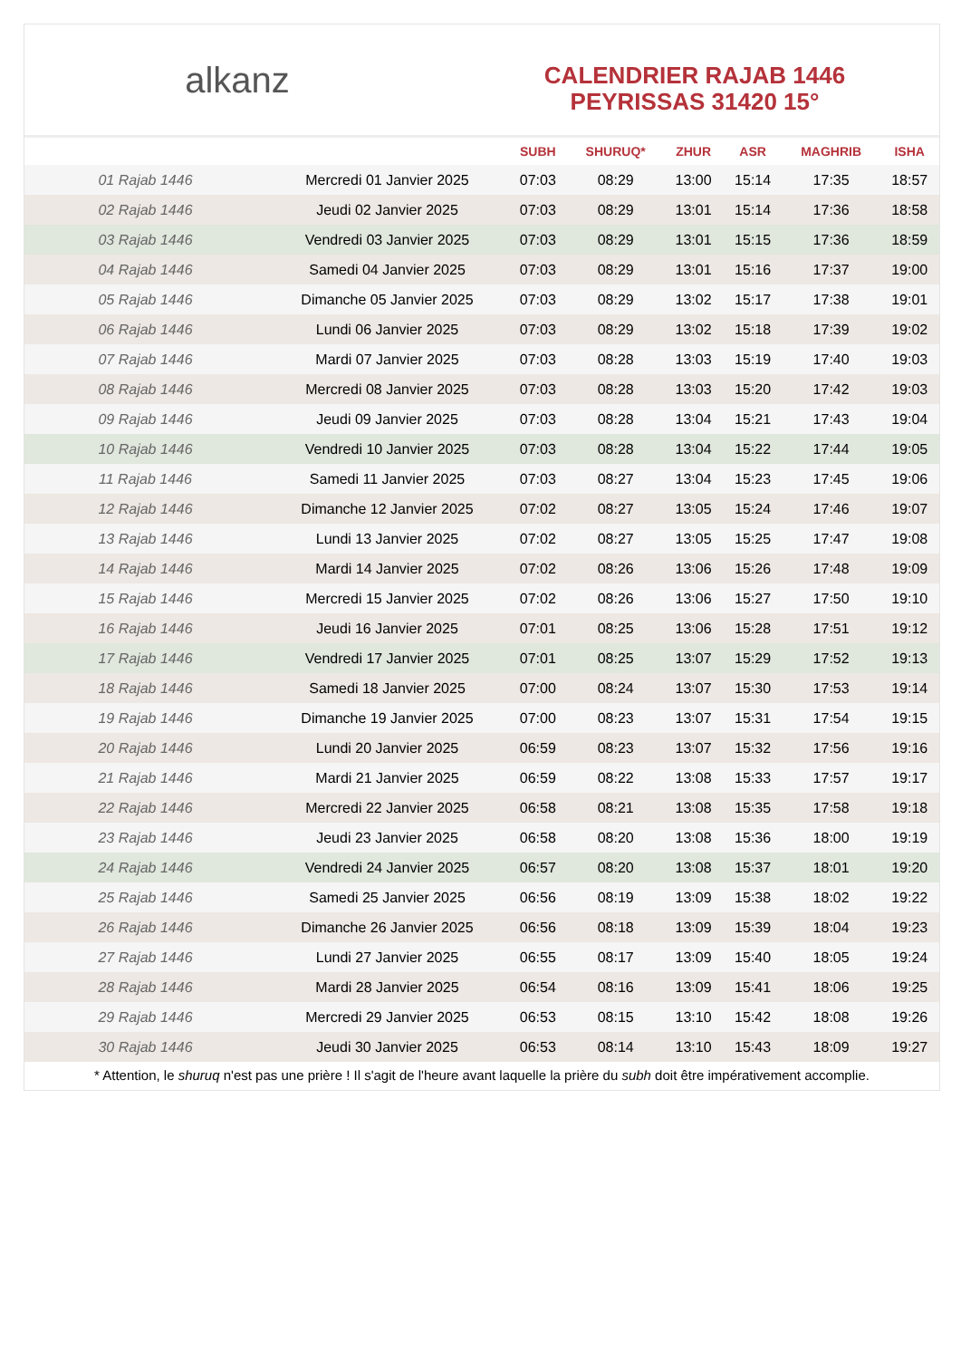alkanz
CALENDRIER RAJAB 1446
PEYRISSAS 31420 15°
| | | SUBH | SHURUQ* | ZHUR | ASR | MAGHRIB | ISHA |
| --- | --- | --- | --- | --- | --- | --- | --- |
| 01 Rajab 1446 | Mercredi 01 Janvier 2025 | 07:03 | 08:29 | 13:00 | 15:14 | 17:35 | 18:57 |
| 02 Rajab 1446 | Jeudi 02 Janvier 2025 | 07:03 | 08:29 | 13:01 | 15:14 | 17:36 | 18:58 |
| 03 Rajab 1446 | Vendredi 03 Janvier 2025 | 07:03 | 08:29 | 13:01 | 15:15 | 17:36 | 18:59 |
| 04 Rajab 1446 | Samedi 04 Janvier 2025 | 07:03 | 08:29 | 13:01 | 15:16 | 17:37 | 19:00 |
| 05 Rajab 1446 | Dimanche 05 Janvier 2025 | 07:03 | 08:29 | 13:02 | 15:17 | 17:38 | 19:01 |
| 06 Rajab 1446 | Lundi 06 Janvier 2025 | 07:03 | 08:29 | 13:02 | 15:18 | 17:39 | 19:02 |
| 07 Rajab 1446 | Mardi 07 Janvier 2025 | 07:03 | 08:28 | 13:03 | 15:19 | 17:40 | 19:03 |
| 08 Rajab 1446 | Mercredi 08 Janvier 2025 | 07:03 | 08:28 | 13:03 | 15:20 | 17:42 | 19:03 |
| 09 Rajab 1446 | Jeudi 09 Janvier 2025 | 07:03 | 08:28 | 13:04 | 15:21 | 17:43 | 19:04 |
| 10 Rajab 1446 | Vendredi 10 Janvier 2025 | 07:03 | 08:28 | 13:04 | 15:22 | 17:44 | 19:05 |
| 11 Rajab 1446 | Samedi 11 Janvier 2025 | 07:03 | 08:27 | 13:04 | 15:23 | 17:45 | 19:06 |
| 12 Rajab 1446 | Dimanche 12 Janvier 2025 | 07:02 | 08:27 | 13:05 | 15:24 | 17:46 | 19:07 |
| 13 Rajab 1446 | Lundi 13 Janvier 2025 | 07:02 | 08:27 | 13:05 | 15:25 | 17:47 | 19:08 |
| 14 Rajab 1446 | Mardi 14 Janvier 2025 | 07:02 | 08:26 | 13:06 | 15:26 | 17:48 | 19:09 |
| 15 Rajab 1446 | Mercredi 15 Janvier 2025 | 07:02 | 08:26 | 13:06 | 15:27 | 17:50 | 19:10 |
| 16 Rajab 1446 | Jeudi 16 Janvier 2025 | 07:01 | 08:25 | 13:06 | 15:28 | 17:51 | 19:12 |
| 17 Rajab 1446 | Vendredi 17 Janvier 2025 | 07:01 | 08:25 | 13:07 | 15:29 | 17:52 | 19:13 |
| 18 Rajab 1446 | Samedi 18 Janvier 2025 | 07:00 | 08:24 | 13:07 | 15:30 | 17:53 | 19:14 |
| 19 Rajab 1446 | Dimanche 19 Janvier 2025 | 07:00 | 08:23 | 13:07 | 15:31 | 17:54 | 19:15 |
| 20 Rajab 1446 | Lundi 20 Janvier 2025 | 06:59 | 08:23 | 13:07 | 15:32 | 17:56 | 19:16 |
| 21 Rajab 1446 | Mardi 21 Janvier 2025 | 06:59 | 08:22 | 13:08 | 15:33 | 17:57 | 19:17 |
| 22 Rajab 1446 | Mercredi 22 Janvier 2025 | 06:58 | 08:21 | 13:08 | 15:35 | 17:58 | 19:18 |
| 23 Rajab 1446 | Jeudi 23 Janvier 2025 | 06:58 | 08:20 | 13:08 | 15:36 | 18:00 | 19:19 |
| 24 Rajab 1446 | Vendredi 24 Janvier 2025 | 06:57 | 08:20 | 13:08 | 15:37 | 18:01 | 19:20 |
| 25 Rajab 1446 | Samedi 25 Janvier 2025 | 06:56 | 08:19 | 13:09 | 15:38 | 18:02 | 19:22 |
| 26 Rajab 1446 | Dimanche 26 Janvier 2025 | 06:56 | 08:18 | 13:09 | 15:39 | 18:04 | 19:23 |
| 27 Rajab 1446 | Lundi 27 Janvier 2025 | 06:55 | 08:17 | 13:09 | 15:40 | 18:05 | 19:24 |
| 28 Rajab 1446 | Mardi 28 Janvier 2025 | 06:54 | 08:16 | 13:09 | 15:41 | 18:06 | 19:25 |
| 29 Rajab 1446 | Mercredi 29 Janvier 2025 | 06:53 | 08:15 | 13:10 | 15:42 | 18:08 | 19:26 |
| 30 Rajab 1446 | Jeudi 30 Janvier 2025 | 06:53 | 08:14 | 13:10 | 15:43 | 18:09 | 19:27 |
* Attention, le shuruq n'est pas une prière ! Il s'agit de l'heure avant laquelle la prière du subh doit être impérativement accomplie.